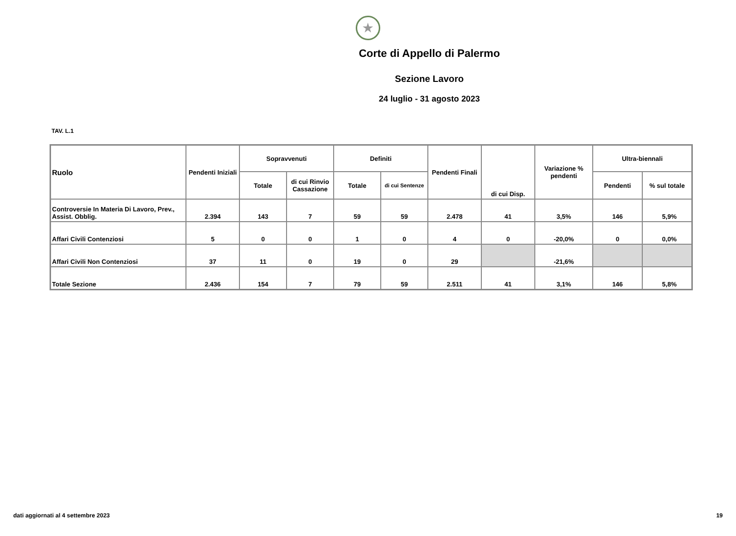★
Corte di Appello di Palermo
Sezione Lavoro
24 luglio - 31 agosto 2023
TAV. L.1
| Ruolo | Pendenti Iniziali | Sopravvenuti | | Definiti | | Pendenti Finali | di cui Disp. | Variazione % pendenti | Ultra-biennali | |
| --- | --- | --- | --- | --- | --- | --- | --- | --- | --- | --- |
| | | Totale | di cui Rinvio Cassazione | Totale | di cui Sentenze | | | | Pendenti | % sul totale |
| Controversie In Materia Di Lavoro, Prev., Assist. Obblig. | 2.394 | 143 | 7 | 59 | 59 | 2.478 | 41 | 3,5% | 146 | 5,9% |
| Affari Civili Contenziosi | 5 | 0 | 0 | 1 | 0 | 4 | 0 | -20,0% | 0 | 0,0% |
| Affari Civili Non Contenziosi | 37 | 11 | 0 | 19 | 0 | 29 | | -21,6% | | |
| Totale Sezione | 2.436 | 154 | 7 | 79 | 59 | 2.511 | 41 | 3,1% | 146 | 5,8% |
dati aggiornati al 4 settembre 2023 19